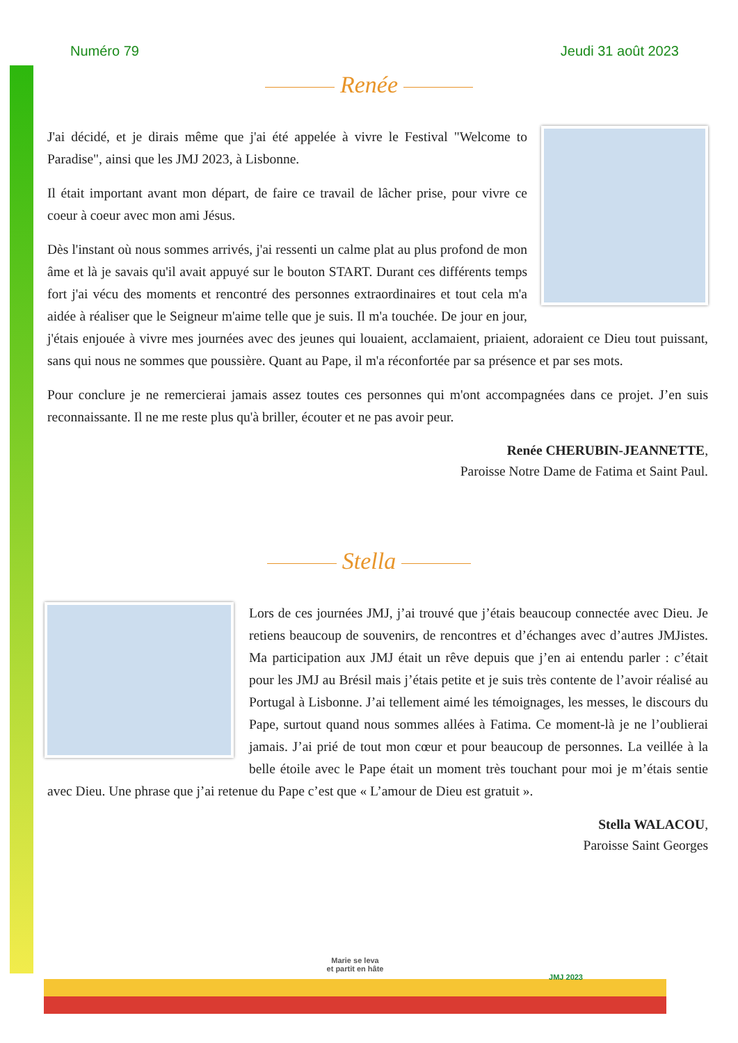Numéro 79 Jeudi 31 août 2023
Renée
J'ai décidé, et je dirais même que j'ai été appelée à vivre le Festival "Welcome to Paradise", ainsi que les JMJ 2023, à Lisbonne.
Il était important avant mon départ, de faire ce travail de lâcher prise, pour vivre ce coeur à coeur avec mon ami Jésus.
Dès l'instant où nous sommes arrivés, j'ai ressenti un calme plat au plus profond de mon âme et là je savais qu'il avait appuyé sur le bouton START. Durant ces différents temps fort j'ai vécu des moments et rencontré des personnes extraordinaires et tout cela m'a aidée à réaliser que le Seigneur m'aime telle que je suis. Il m'a touchée. De jour en jour, j'étais enjouée à vivre mes journées avec des jeunes qui louaient, acclamaient, priaient, adoraient ce Dieu tout puissant, sans qui nous ne sommes que poussière. Quant au Pape, il m'a réconfortée par sa présence et par ses mots.
Pour conclure je ne remercierai jamais assez toutes ces personnes qui m'ont accompagnées dans ce projet. J’en suis reconnaissante. Il ne me reste plus qu'à briller, écouter et ne pas avoir peur.
Renée CHERUBIN-JEANNETTE,
Paroisse Notre Dame de Fatima et Saint Paul.
Stella
Lors de ces journées JMJ, j’ai trouvé que j’étais beaucoup connectée avec Dieu. Je retiens beaucoup de souvenirs, de rencontres et d’échanges avec d’autres JMJistes. Ma participation aux JMJ était un rêve depuis que j’en ai entendu parler : c’était pour les JMJ au Brésil mais j’étais petite et je suis très contente de l’avoir réalisé au Portugal à Lisbonne. J’ai tellement aimé les témoignages, les messes, le discours du Pape, surtout quand nous sommes allées à Fatima. Ce moment-là je ne l’oublierai jamais. J’ai prié de tout mon cœur et pour beaucoup de personnes. La veillée à la belle étoile avec le Pape était un moment très touchant pour moi je m’étais sentie avec Dieu. Une phrase que j’ai retenue du Pape c’est que « L’amour de Dieu est gratuit ».
Stella WALACOU,
Paroisse Saint Georges
Marie se leva
et partit en hâte
JMJ 2023